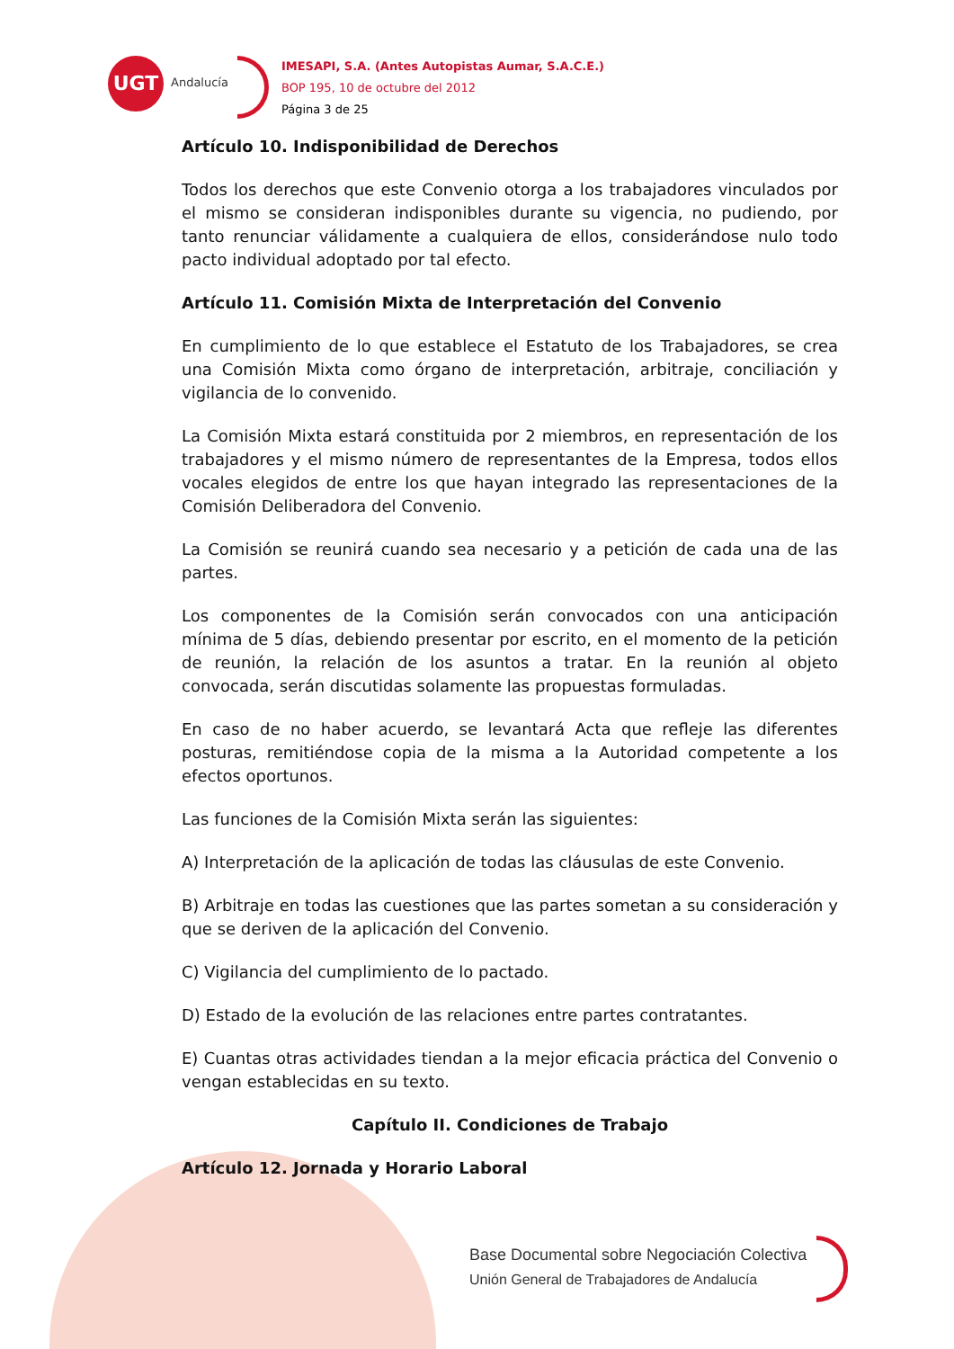UGT
Andalucía
IMESAPI, S.A. (Antes Autopistas Aumar, S.A.C.E.)
BOP 195, 10 de octubre del 2012
Página 3 de 25
Artículo 10. Indisponibilidad de Derechos
Todos los derechos que este Convenio otorga a los trabajadores vinculados por el mismo se consideran indisponibles durante su vigencia, no pudiendo, por tanto renunciar válidamente a cualquiera de ellos, considerándose nulo todo pacto individual adoptado por tal efecto.
Artículo 11. Comisión Mixta de Interpretación del Convenio
En cumplimiento de lo que establece el Estatuto de los Trabajadores, se crea una Comisión Mixta como órgano de interpretación, arbitraje, conciliación y vigilancia de lo convenido.
La Comisión Mixta estará constituida por 2 miembros, en representación de los trabajadores y el mismo número de representantes de la Empresa, todos ellos vocales elegidos de entre los que hayan integrado las representaciones de la Comisión Deliberadora del Convenio.
La Comisión se reunirá cuando sea necesario y a petición de cada una de las partes.
Los componentes de la Comisión serán convocados con una anticipación mínima de 5 días, debiendo presentar por escrito, en el momento de la petición de reunión, la relación de los asuntos a tratar. En la reunión al objeto convocada, serán discutidas solamente las propuestas formuladas.
En caso de no haber acuerdo, se levantará Acta que refleje las diferentes posturas, remitiéndose copia de la misma a la Autoridad competente a los efectos oportunos.
Las funciones de la Comisión Mixta serán las siguientes:
A) Interpretación de la aplicación de todas las cláusulas de este Convenio.
B) Arbitraje en todas las cuestiones que las partes sometan a su consideración y que se deriven de la aplicación del Convenio.
C) Vigilancia del cumplimiento de lo pactado.
D) Estado de la evolución de las relaciones entre partes contratantes.
E) Cuantas otras actividades tiendan a la mejor eficacia práctica del Convenio o vengan establecidas en su texto.
Capítulo II. Condiciones de Trabajo
Artículo 12. Jornada y Horario Laboral
Base Documental sobre Negociación Colectiva
Unión General de Trabajadores de Andalucía